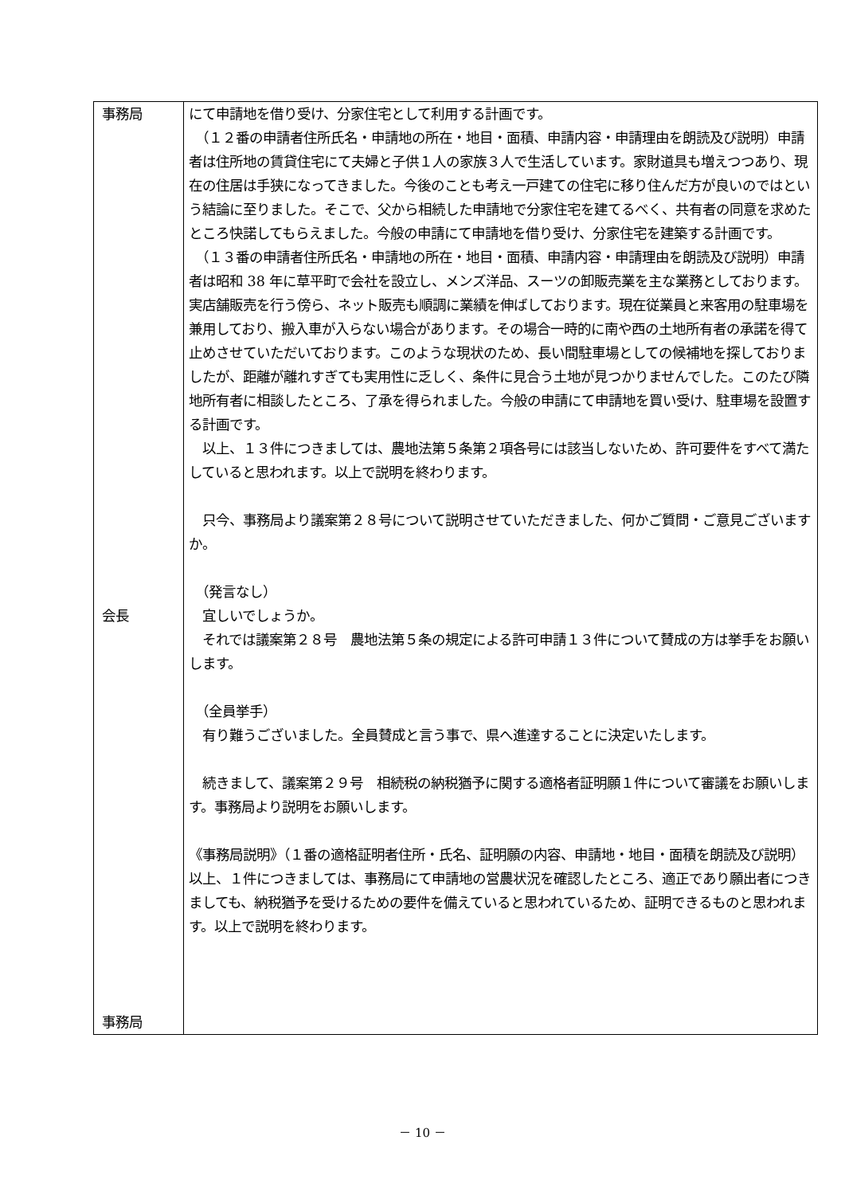| 事務局 会長 事務局 | にて申請地を借り受け、分家住宅として利用する計画です。 （１２番の申請者住所氏名・申請地の所在・地目・面積、申請内容・申請理由を朗読及び説明）申請者は住所地の賃貸住宅にて夫婦と子供１人の家族３人で生活しています。家財道具も増えつつあり、現在の住居は手狭になってきました。今後のことも考え一戸建ての住宅に移り住んだ方が良いのではという結論に至りました。そこで、父から相続した申請地で分家住宅を建てるべく、共有者の同意を求めたところ快諾してもらえました。今般の申請にて申請地を借り受け、分家住宅を建築する計画です。 （１３番の申請者住所氏名・申請地の所在・地目・面積、申請内容・申請理由を朗読及び説明）申請者は昭和 38 年に草平町で会社を設立し、メンズ洋品、スーツの卸販売業を主な業務としております。実店舗販売を行う傍ら、ネット販売も順調に業績を伸ばしております。現在従業員と来客用の駐車場を兼用しており、搬入車が入らない場合があります。その場合一時的に南や西の土地所有者の承諾を得て止めさせていただいております。このような現状のため、長い間駐車場としての候補地を探しておりましたが、距離が離れすぎても実用性に乏しく、条件に見合う土地が見つかりませんでした。このたび隣地所有者に相談したところ、了承を得られました。今般の申請にて申請地を買い受け、駐車場を設置する計画です。 以上、１３件につきましては、農地法第５条第２項各号には該当しないため、許可要件をすべて満たしていると思われます。以上で説明を終わります。 只今、事務局より議案第２８号について説明させていただきました、何かご質問・ご意見ございますか。 （発言なし） 宜しいでしょうか。 それでは議案第２８号 農地法第５条の規定による許可申請１３件について賛成の方は挙手をお願いします。 （全員挙手） 有り難うございました。全員賛成と言う事で、県へ進達することに決定いたします。 続きまして、議案第２９号 相続税の納税猶予に関する適格者証明願１件について審議をお願いします。事務局より説明をお願いします。 《事務局説明》（１番の適格証明者住所・氏名、証明願の内容、申請地・地目・面積を朗読及び説明）以上、１件につきましては、事務局にて申請地の営農状況を確認したところ、適正であり願出者につきましても、納税猶予を受けるための要件を備えていると思われているため、証明できるものと思われます。以上で説明を終わります。 |
－ 10 －